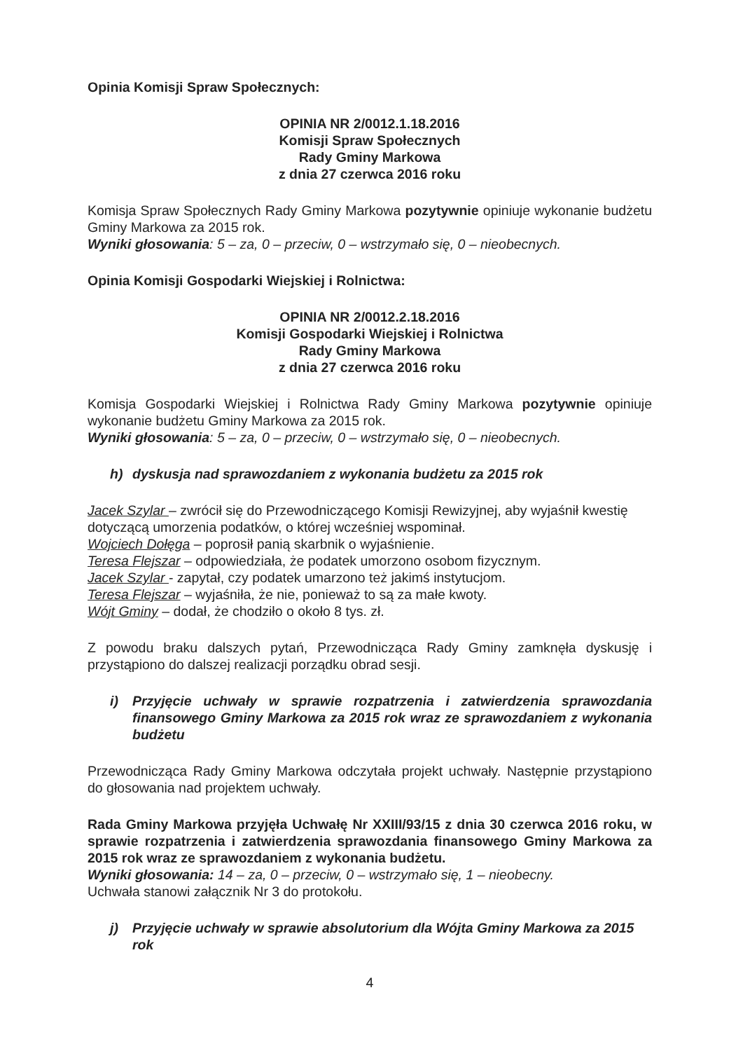Opinia Komisji Spraw Społecznych:
OPINIA NR 2/0012.1.18.2016
Komisji Spraw Społecznych
Rady Gminy Markowa
z dnia 27 czerwca 2016 roku
Komisja Spraw Społecznych Rady Gminy Markowa pozytywnie opiniuje wykonanie budżetu Gminy Markowa za 2015 rok.
Wyniki głosowania: 5 – za, 0 – przeciw, 0 – wstrzymało się, 0 – nieobecnych.
Opinia Komisji Gospodarki Wiejskiej i Rolnictwa:
OPINIA NR 2/0012.2.18.2016
Komisji Gospodarki Wiejskiej i Rolnictwa
Rady Gminy Markowa
z dnia 27 czerwca 2016 roku
Komisja Gospodarki Wiejskiej i Rolnictwa Rady Gminy Markowa pozytywnie opiniuje wykonanie budżetu Gminy Markowa za 2015 rok.
Wyniki głosowania: 5 – za, 0 – przeciw, 0 – wstrzymało się, 0 – nieobecnych.
h) dyskusja nad sprawozdaniem z wykonania budżetu za 2015 rok
Jacek Szylar – zwrócił się do Przewodniczącego Komisji Rewizyjnej, aby wyjaśnił kwestię dotyczącą umorzenia podatków, o której wcześniej wspominał.
Wojciech Dołęga – poprosił panią skarbnik o wyjaśnienie.
Teresa Flejszar – odpowiedziała, że podatek umorzono osobom fizycznym.
Jacek Szylar - zapytał, czy podatek umarzono też jakimś instytucjom.
Teresa Flejszar – wyjaśniła, że nie, ponieważ to są za małe kwoty.
Wójt Gminy – dodał, że chodziło o około 8 tys. zł.
Z powodu braku dalszych pytań, Przewodnicząca Rady Gminy zamknęła dyskusję i przystąpiono do dalszej realizacji porządku obrad sesji.
i) Przyjęcie uchwały w sprawie rozpatrzenia i zatwierdzenia sprawozdania finansowego Gminy Markowa za 2015 rok wraz ze sprawozdaniem z wykonania budżetu
Przewodnicząca Rady Gminy Markowa odczytała projekt uchwały. Następnie przystąpiono do głosowania nad projektem uchwały.
Rada Gminy Markowa przyjęła Uchwałę Nr XXIII/93/15 z dnia 30 czerwca 2016 roku, w sprawie rozpatrzenia i zatwierdzenia sprawozdania finansowego Gminy Markowa za 2015 rok wraz ze sprawozdaniem z wykonania budżetu.
Wyniki głosowania: 14 – za, 0 – przeciw, 0 – wstrzymało się, 1 – nieobecny.
Uchwała stanowi załącznik Nr 3 do protokołu.
j) Przyjęcie uchwały w sprawie absolutorium dla Wójta Gminy Markowa za 2015 rok
4